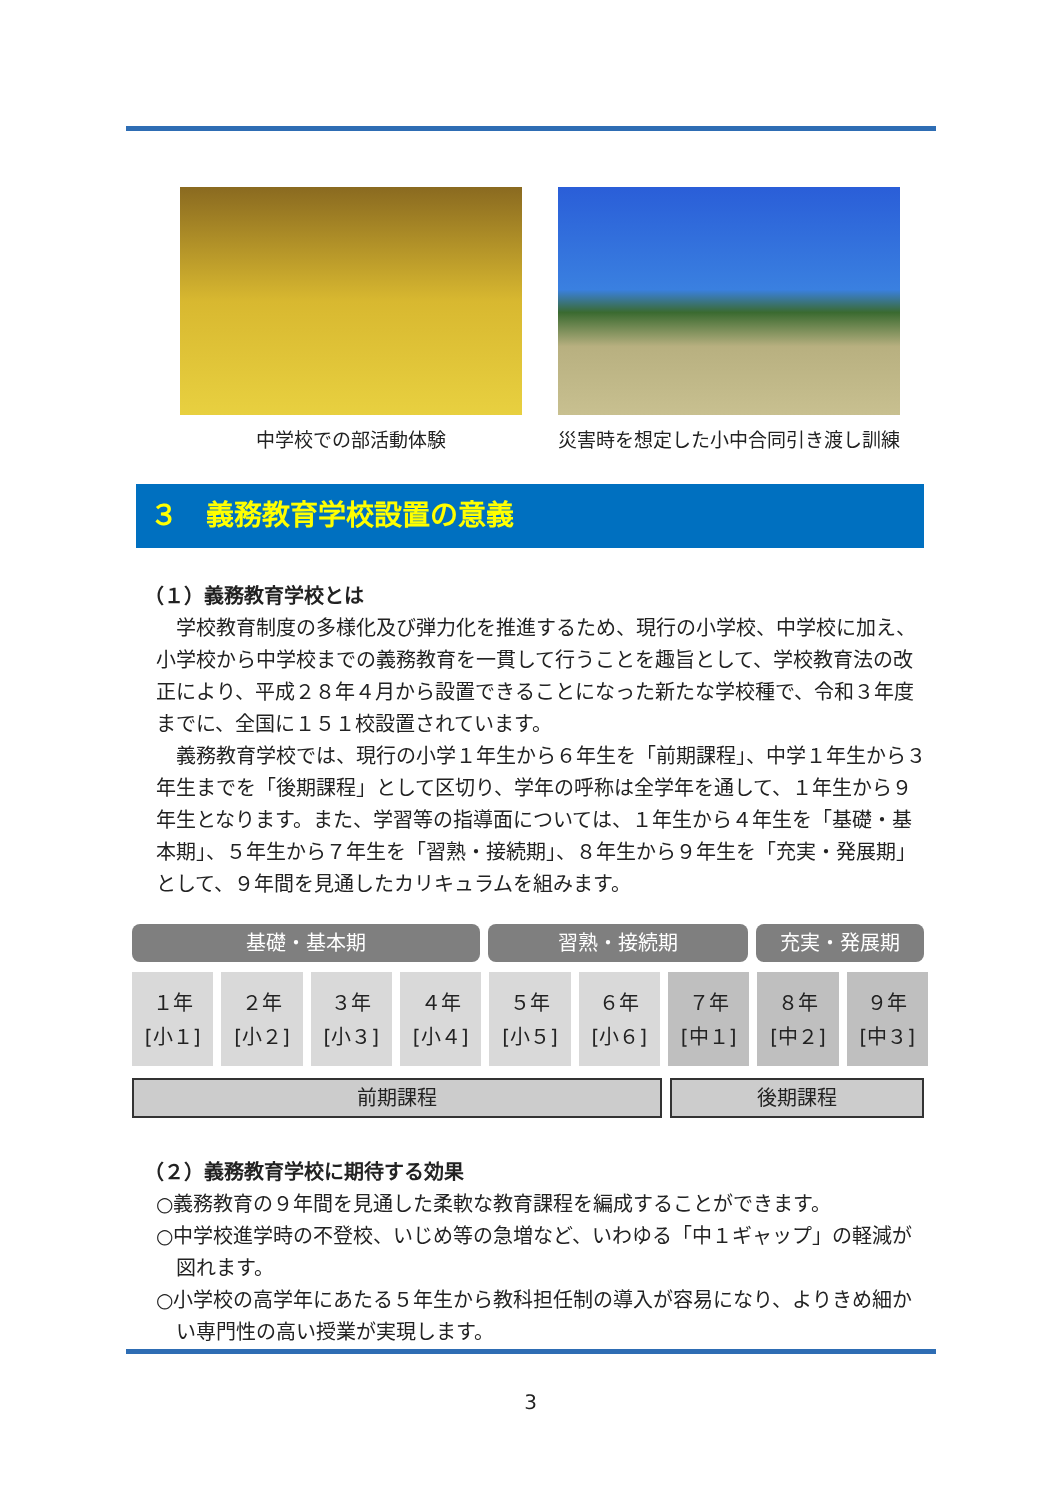中学校での部活動体験 災害時を想定した小中合同引き渡し訓練
３　義務教育学校設置の意義
（１）義務教育学校とは
学校教育制度の多様化及び弾力化を推進するため、現行の小学校、中学校に加え、小学校から中学校までの義務教育を一貫して行うことを趣旨として、学校教育法の改正により、平成２８年４月から設置できることになった新たな学校種で、令和３年度までに、全国に１５１校設置されています。
義務教育学校では、現行の小学１年生から６年生を「前期課程」、中学１年生から３年生までを「後期課程」として区切り、学年の呼称は全学年を通して、１年生から９年生となります。また、学習等の指導面については、１年生から４年生を「基礎・基本期」、５年生から７年生を「習熟・接続期」、８年生から９年生を「充実・発展期」として、９年間を見通したカリキュラムを組みます。
基礎・基本期 習熟・接続期 充実・発展期
１年
[小１]
２年
[小２]
３年
[小３]
４年
[小４]
５年
[小５]
６年
[小６]
７年
[中１]
８年
[中２]
９年
[中３]
前期課程 後期課程
（２）義務教育学校に期待する効果
○義務教育の９年間を見通した柔軟な教育課程を編成することができます。
○中学校進学時の不登校、いじめ等の急増など、いわゆる「中１ギャップ」の軽減が図れます。
○小学校の高学年にあたる５年生から教科担任制の導入が容易になり、よりきめ細かい専門性の高い授業が実現します。
3